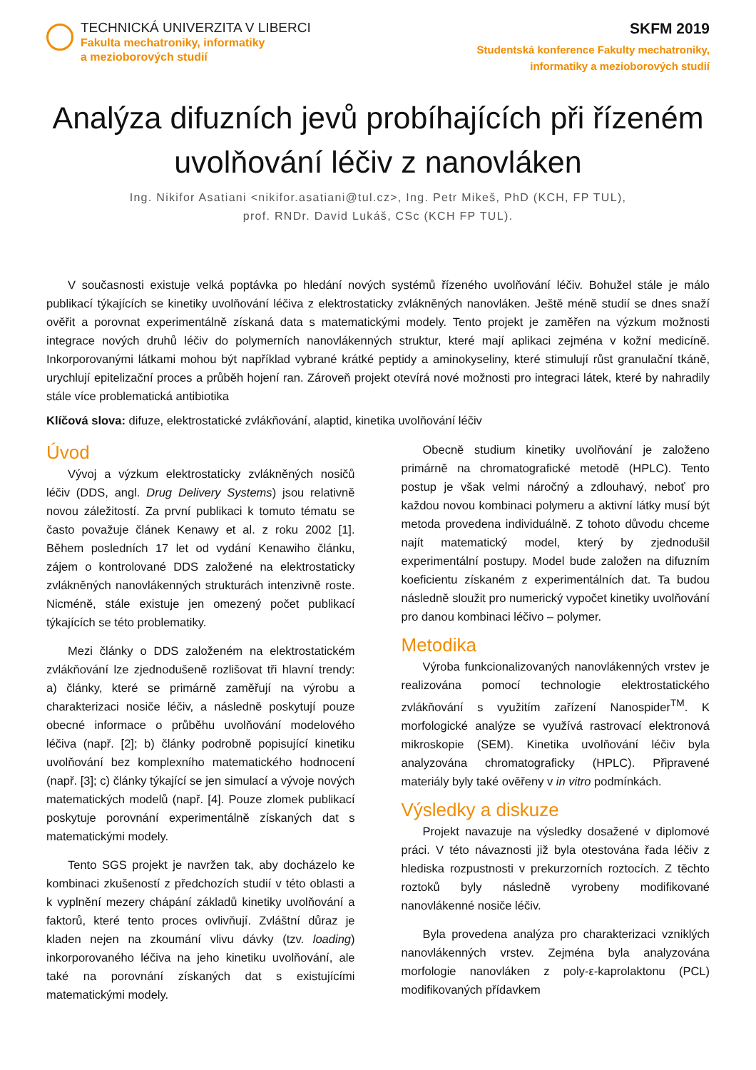TECHNICKÁ UNIVERZITA V LIBERCI
Fakulta mechatroniky, informatiky
a mezioborových studií
SKFM 2019
Studentská konference Fakulty mechatroniky,
informatiky a mezioborových studií
Analýza difuzních jevů probíhajících při řízeném uvolňování léčiv z nanovláken
Ing. Nikifor Asatiani <nikifor.asatiani@tul.cz>, Ing. Petr Mikeš, PhD (KCH, FP TUL),
prof. RNDr. David Lukáš, CSc (KCH FP TUL).
V současnosti existuje velká poptávka po hledání nových systémů řízeného uvolňování léčiv. Bohužel stále je málo publikací týkajících se kinetiky uvolňování léčiva z elektrostaticky zvlákněných nanovláken. Ještě méně studií se dnes snaží ověřit a porovnat experimentálně získaná data s matematickými modely. Tento projekt je zaměřen na výzkum možnosti integrace nových druhů léčiv do polymerních nanovlákenných struktur, které mají aplikaci zejména v kožní medicíně. Inkorporovanými látkami mohou být například vybrané krátké peptidy a aminokyseliny, které stimulují růst granulační tkáně, urychlují epitelizační proces a průběh hojení ran. Zároveň projekt otevírá nové možnosti pro integraci látek, které by nahradily stále více problematická antibiotika
Klíčová slova: difuze, elektrostatické zvlákňování, alaptid, kinetika uvolňování léčiv
Úvod
Vývoj a výzkum elektrostaticky zvlákněných nosičů léčiv (DDS, angl. Drug Delivery Systems) jsou relativně novou záležitostí. Za první publikaci k tomuto tématu se často považuje článek Kenawy et al. z roku 2002 [1]. Během posledních 17 let od vydání Kenawiho článku, zájem o kontrolované DDS založené na elektrostaticky zvlákněných nanovlákenných strukturách intenzivně roste. Nicméně, stále existuje jen omezený počet publikací týkajících se této problematiky.
Mezi články o DDS založeném na elektrostatickém zvlákňování lze zjednodušeně rozlišovat tři hlavní trendy: a) články, které se primárně zaměřují na výrobu a charakterizaci nosiče léčiv, a následně poskytují pouze obecné informace o průběhu uvolňování modelového léčiva (např. [2]; b) články podrobně popisující kinetiku uvolňování bez komplexního matematického hodnocení (např. [3]; c) články týkající se jen simulací a vývoje nových matematických modelů (např. [4]. Pouze zlomek publikací poskytuje porovnání experimentálně získaných dat s matematickými modely.
Tento SGS projekt je navržen tak, aby docházelo ke kombinaci zkušeností z předchozích studií v této oblasti a k vyplnění mezery chápání základů kinetiky uvolňování a faktorů, které tento proces ovlivňují. Zvláštní důraz je kladen nejen na zkoumání vlivu dávky (tzv. loading) inkorporovaného léčiva na jeho kinetiku uvolňování, ale také na porovnání získaných dat s existujícími matematickými modely.
Obecně studium kinetiky uvolňování je založeno primárně na chromatografické metodě (HPLC). Tento postup je však velmi náročný a zdlouhavý, neboť pro každou novou kombinaci polymeru a aktivní látky musí být metoda provedena individuálně. Z tohoto důvodu chceme najít matematický model, který by zjednodušil experimentální postupy. Model bude založen na difuzním koeficientu získaném z experimentálních dat. Ta budou následně sloužit pro numerický vypočet kinetiky uvolňování pro danou kombinaci léčivo – polymer.
Metodika
Výroba funkcionalizovaných nanovlákenných vrstev je realizována pomocí technologie elektrostatického zvlákňování s využitím zařízení Nanospider<sup>TM</sup>. K morfologické analýze se využívá rastrovací elektronová mikroskopie (SEM). Kinetika uvolňování léčiv byla analyzována chromatograficky (HPLC). Připravené materiály byly také ověřeny v in vitro podmínkách.
Výsledky a diskuze
Projekt navazuje na výsledky dosažené v diplomové práci. V této návaznosti již byla otestována řada léčiv z hlediska rozpustnosti v prekurzorních roztocích. Z těchto roztoků byly následně vyrobeny modifikované nanovlákenné nosiče léčiv.
Byla provedena analýza pro charakterizaci vzniklých nanovlákenných vrstev. Zejména byla analyzována morfologie nanovláken z poly-ε-kaprolaktonu (PCL) modifikovaných přídavkem